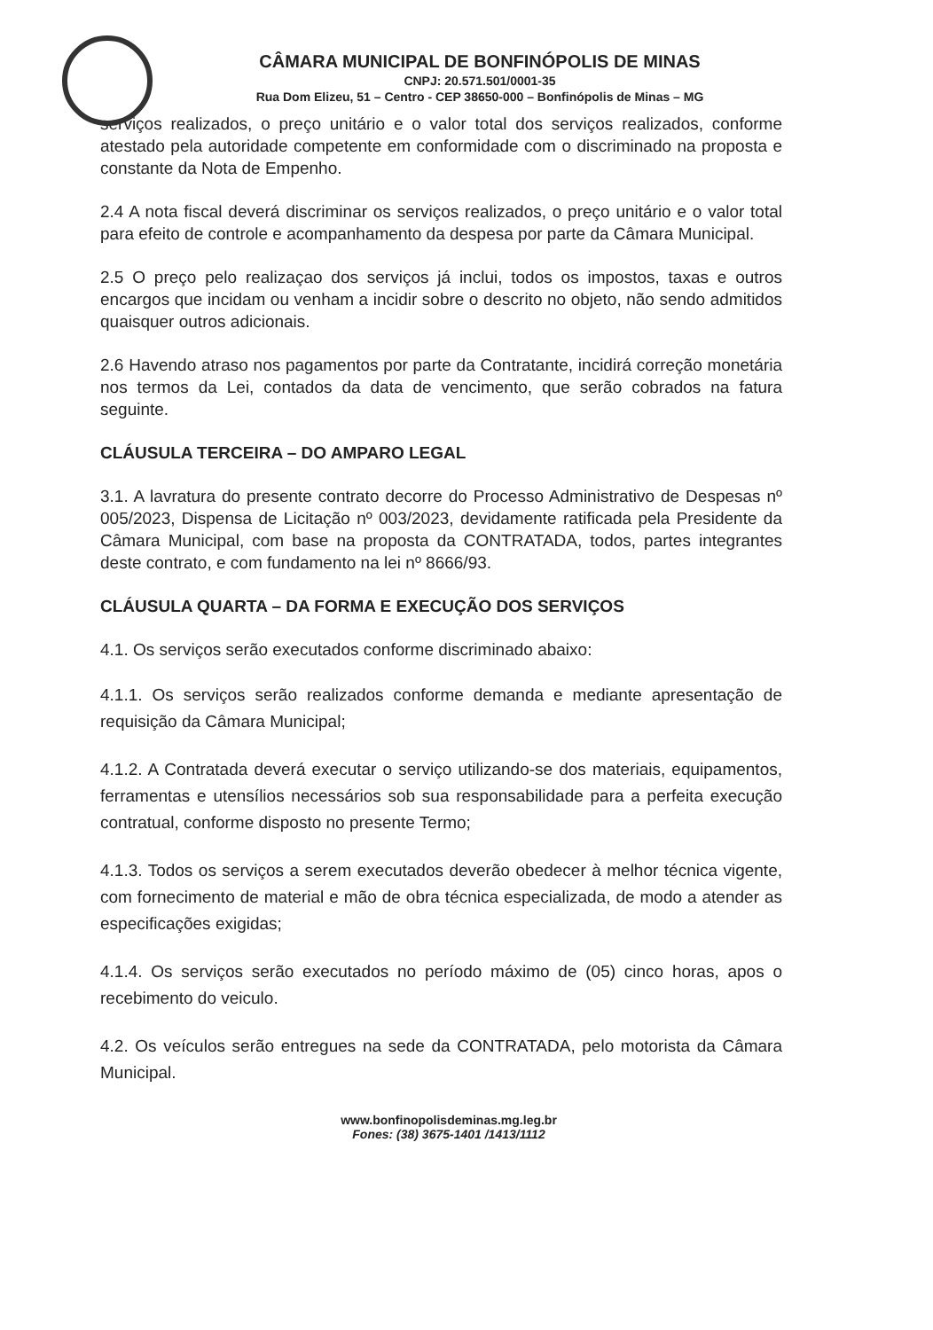CÂMARA MUNICIPAL DE BONFINÓPOLIS DE MINAS
CNPJ: 20.571.501/0001-35
Rua Dom Elizeu, 51 – Centro - CEP 38650-000 – Bonfinópolis de Minas – MG
serviços realizados, o preço unitário e o valor total dos serviços realizados, conforme atestado pela autoridade competente em conformidade com o discriminado na proposta e constante da Nota de Empenho.
2.4 A nota fiscal deverá discriminar os serviços realizados, o preço unitário e o valor total para efeito de controle e acompanhamento da despesa por parte da Câmara Municipal.
2.5 O preço pelo realizaçao dos serviços já inclui, todos os impostos, taxas e outros encargos que incidam ou venham a incidir sobre o descrito no objeto, não sendo admitidos quaisquer outros adicionais.
2.6 Havendo atraso nos pagamentos por parte da Contratante, incidirá correção monetária nos termos da Lei, contados da data de vencimento, que serão cobrados na fatura seguinte.
CLÁUSULA TERCEIRA – DO AMPARO LEGAL
3.1. A lavratura do presente contrato decorre do Processo Administrativo de Despesas nº 005/2023, Dispensa de Licitação nº 003/2023, devidamente ratificada pela Presidente da Câmara Municipal, com base na proposta da CONTRATADA, todos, partes integrantes deste contrato, e com fundamento na lei nº 8666/93.
CLÁUSULA QUARTA – DA FORMA E EXECUÇÃO DOS SERVIÇOS
4.1. Os serviços serão executados conforme discriminado abaixo:
4.1.1. Os serviços serão realizados conforme demanda e mediante apresentação de requisição da Câmara Municipal;
4.1.2. A Contratada deverá executar o serviço utilizando-se dos materiais, equipamentos, ferramentas e utensílios necessários sob sua responsabilidade para a perfeita execução contratual, conforme disposto no presente Termo;
4.1.3. Todos os serviços a serem executados deverão obedecer à melhor técnica vigente, com fornecimento de material e mão de obra técnica especializada, de modo a atender as especificações exigidas;
4.1.4. Os serviços serão executados no período máximo de (05) cinco horas, apos o recebimento do veiculo.
4.2. Os veículos serão entregues na sede da CONTRATADA, pelo motorista da Câmara Municipal.
www.bonfinopolisdeminas.mg.leg.br
Fones: (38) 3675-1401 /1413/1112